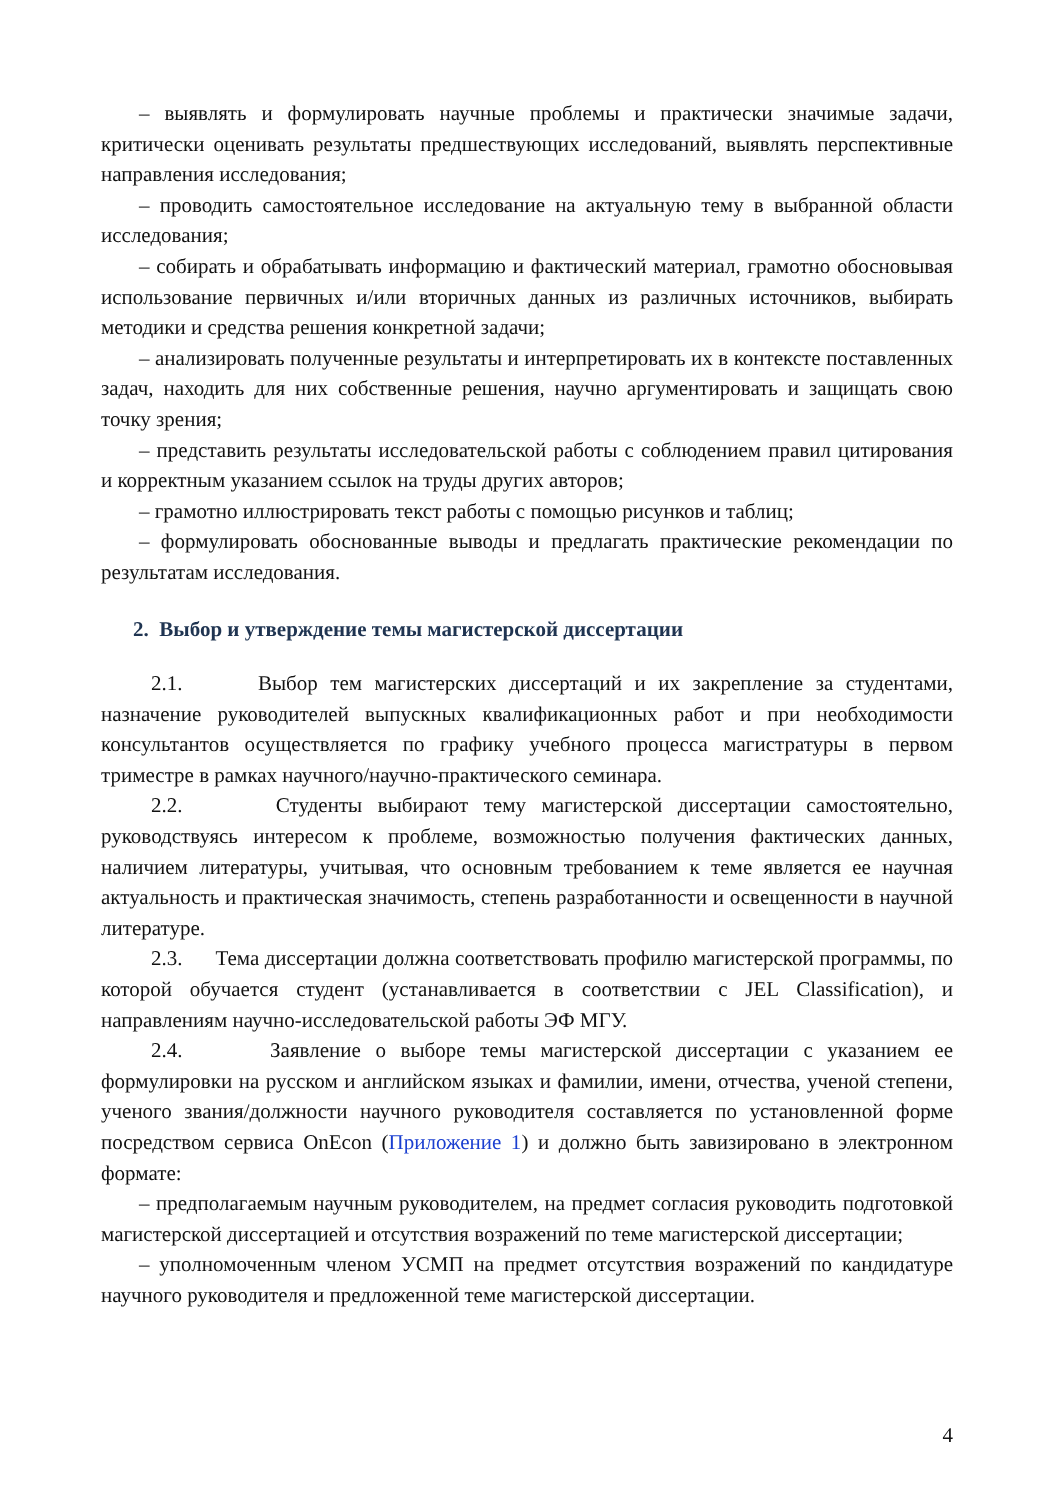– выявлять и формулировать научные проблемы и практически значимые задачи, критически оценивать результаты предшествующих исследований, выявлять перспективные направления исследования;
– проводить самостоятельное исследование на актуальную тему в выбранной области исследования;
– собирать и обрабатывать информацию и фактический материал, грамотно обосновывая использование первичных и/или вторичных данных из различных источников, выбирать методики и средства решения конкретной задачи;
– анализировать полученные результаты и интерпретировать их в контексте поставленных задач, находить для них собственные решения, научно аргументировать и защищать свою точку зрения;
– представить результаты исследовательской работы с соблюдением правил цитирования и корректным указанием ссылок на труды других авторов;
– грамотно иллюстрировать текст работы с помощью рисунков и таблиц;
– формулировать обоснованные выводы и предлагать практические рекомендации по результатам исследования.
2. Выбор и утверждение темы магистерской диссертации
2.1. Выбор тем магистерских диссертаций и их закрепление за студентами, назначение руководителей выпускных квалификационных работ и при необходимости консультантов осуществляется по графику учебного процесса магистратуры в первом триместре в рамках научного/научно-практического семинара.
2.2. Студенты выбирают тему магистерской диссертации самостоятельно, руководствуясь интересом к проблеме, возможностью получения фактических данных, наличием литературы, учитывая, что основным требованием к теме является ее научная актуальность и практическая значимость, степень разработанности и освещенности в научной литературе.
2.3. Тема диссертации должна соответствовать профилю магистерской программы, по которой обучается студент (устанавливается в соответствии с JEL Classification), и направлениям научно-исследовательской работы ЭФ МГУ.
2.4. Заявление о выборе темы магистерской диссертации с указанием ее формулировки на русском и английском языках и фамилии, имени, отчества, ученой степени, ученого звания/должности научного руководителя составляется по установленной форме посредством сервиса OnEcon (Приложение 1) и должно быть завизировано в электронном формате:
– предполагаемым научным руководителем, на предмет согласия руководить подготовкой магистерской диссертацией и отсутствия возражений по теме магистерской диссертации;
– уполномоченным членом УСМП на предмет отсутствия возражений по кандидатуре научного руководителя и предложенной теме магистерской диссертации.
4